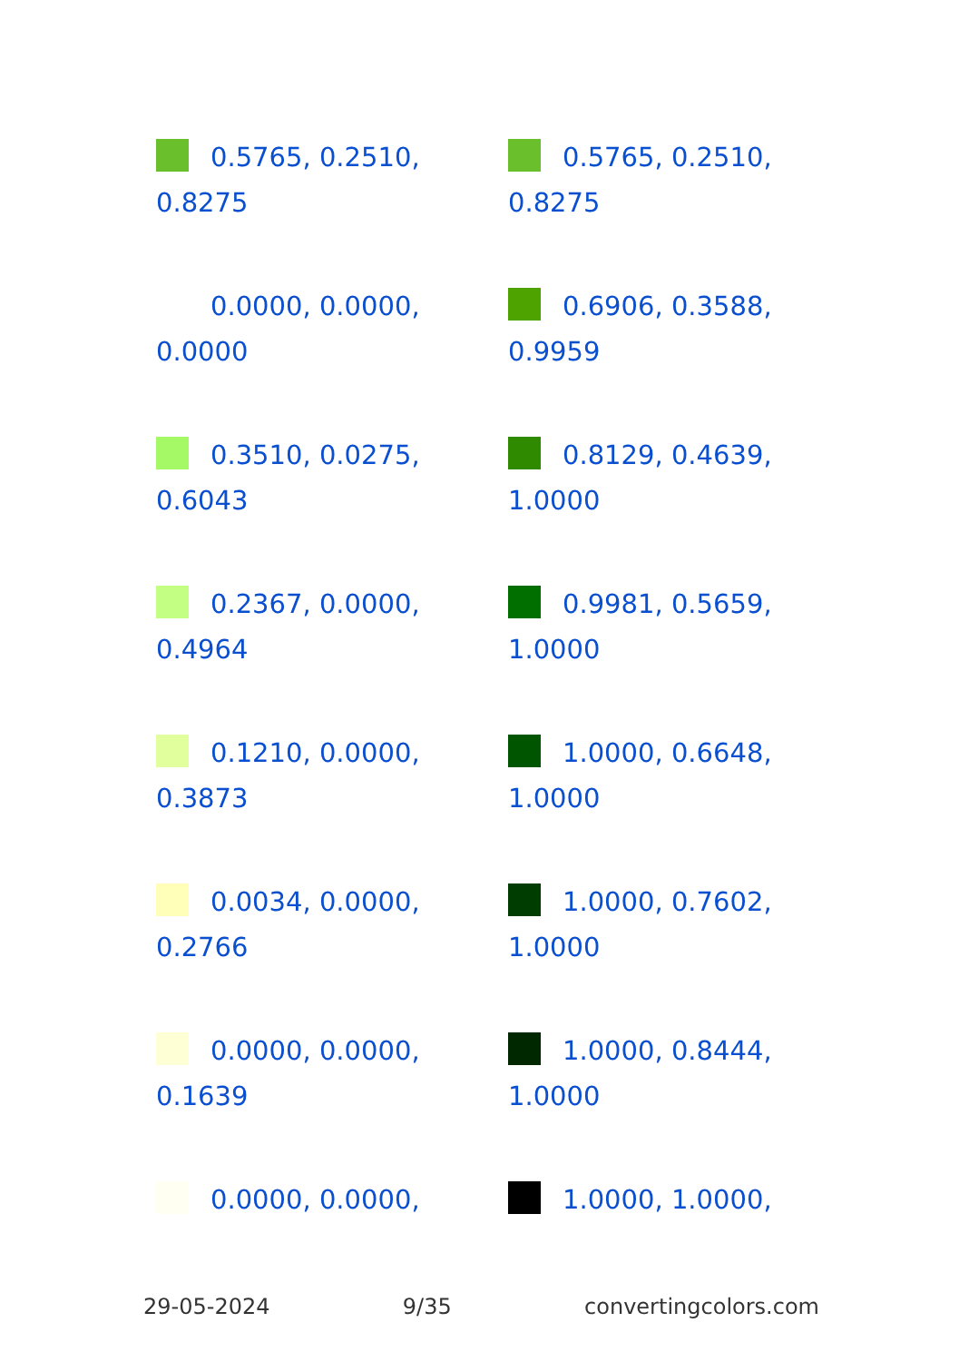0.5765, 0.2510, 0.8275
0.5765, 0.2510, 0.8275
0.0000, 0.0000, 0.0000
0.6906, 0.3588, 0.9959
0.3510, 0.0275, 0.6043
0.8129, 0.4639, 1.0000
0.2367, 0.0000, 0.4964
0.9981, 0.5659, 1.0000
0.1210, 0.0000, 0.3873
1.0000, 0.6648, 1.0000
0.0034, 0.0000, 0.2766
1.0000, 0.7602, 1.0000
0.0000, 0.0000, 0.1639
1.0000, 0.8444, 1.0000
0.0000, 0.0000,
1.0000, 1.0000,
29-05-2024 9/35 convertingcolors.com